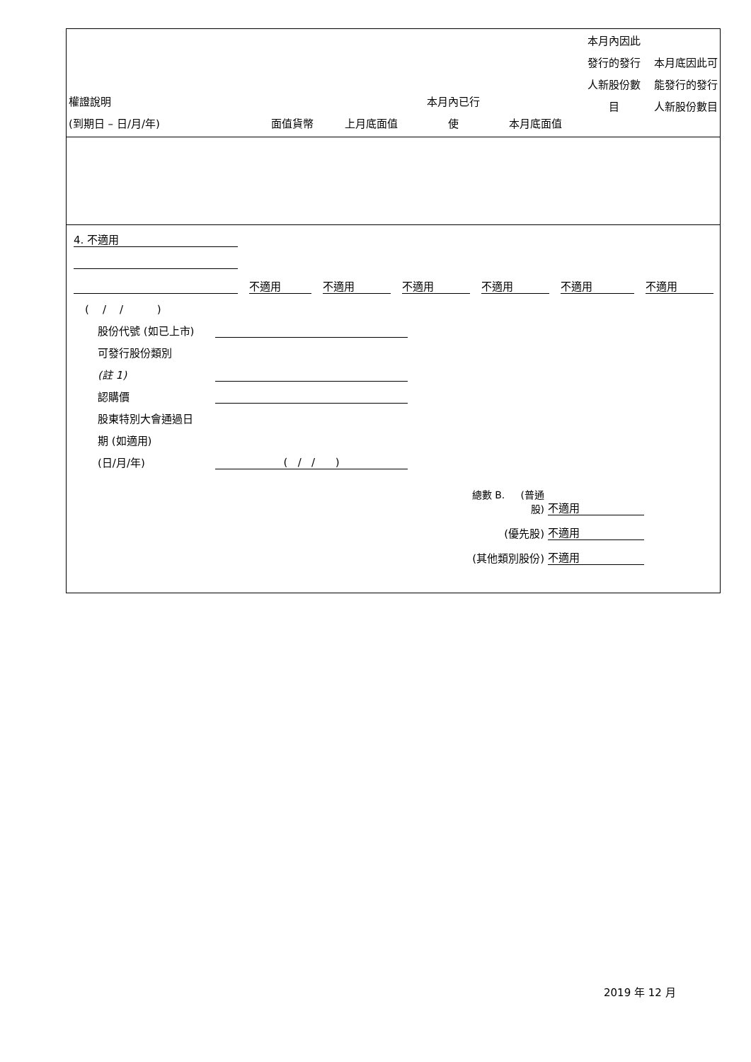| 權證說明 (到期日 – 日/月/年) | 面值貨幣 | 上月底面值 | 本月內已行 使 | 本月底面值 | 本月內因此 發行的發行 人新股份數 目 | 本月底因此可 能發行的發行 人新股份數目 |
| --- | --- | --- | --- | --- | --- | --- |
4. 不適用
不適用 不適用 不適用 不適用 不適用 不適用
( / / )
股份代號 (如已上市)
可發行股份類別
(註 1)
認購價
股東特別大會通過日
期 (如適用)
(日/月/年) ( / / )
總數 B. (普通股) 不適用
(優先股) 不適用
(其他類別股份) 不適用
2019 年 12 月